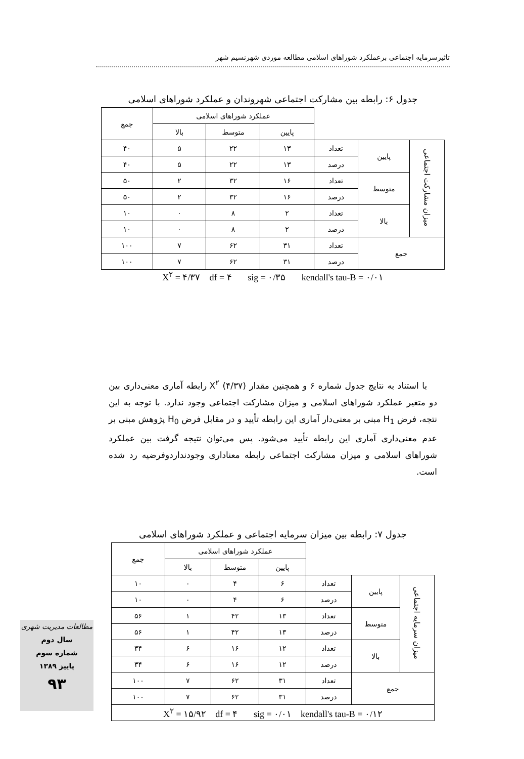تاثیرسرمایه اجتماعی برعملکرد شوراهای اسلامی مطالعه موردی شهرنسیم شهر
جدول ۶: رابطه بین مشارکت اجتماعی شهروندان و عملکرد شوراهای اسلامی
| | | | عملکرد شوراهای اسلامی | | | جمع |
| | | | پایین | متوسط | بالا | |
| میزان مشارکت اجتماعی | پایین | تعداد | ۱۳ | ۲۲ | ۵ | ۴۰ |
| | | درصد | ۱۳ | ۲۲ | ۵ | ۴۰ |
| | متوسط | تعداد | ۱۶ | ۳۲ | ۲ | ۵۰ |
| | | درصد | ۱۶ | ۳۲ | ۲ | ۵۰ |
| | بالا | تعداد | ۲ | ۸ | ۰ | ۱۰ |
| | | درصد | ۲ | ۸ | ۰ | ۱۰ |
| جمع | | تعداد | ۳۱ | ۶۲ | ۷ | ۱۰۰ |
| | | درصد | ۳۱ | ۶۲ | ۷ | ۱۰۰ |
X<sup>۲</sup> = ۴/۳۷ df = ۴ sig = ۰/۳۵ kendall's tau-B = ۰/۰۱
با استناد به نتایج جدول شماره ۶ و همچنین مقدار X<sup>۲</sup> (۴/۳۷) رابطه آماری معنی‌داری بین دو متغیر عملکرد شوراهای اسلامی و میزان مشارکت اجتماعی وجود ندارد. با توجه به این نتجه، فرض H<sub>1</sub> مبنی بر معنی‌دار آماری این رابطه تأیید و در مقابل فرض H<sub>0</sub> پژوهش مبنی بر عدم معنی‌داری آماری این رابطه تأیید می‌شود. پس می‌توان نتیجه گرفت بین عملکرد شوراهای اسلامی و میزان مشارکت اجتماعی رابطه معناداری وجودنداردوفرضیه رد شده است.
جدول ۷: رابطه بین میزان سرمایه اجتماعی و عملکرد شوراهای اسلامی
| | | | عملکرد شوراهای اسلامی | | | جمع |
| | | | پایین | متوسط | بالا | |
| میزان سرمایه اجتماعی | پایین | تعداد | ۶ | ۴ | ۰ | ۱۰ |
| | | درصد | ۶ | ۴ | ۰ | ۱۰ |
| | متوسط | تعداد | ۱۳ | ۴۲ | ۱ | ۵۶ |
| | | درصد | ۱۳ | ۴۲ | ۱ | ۵۶ |
| | بالا | تعداد | ۱۲ | ۱۶ | ۶ | ۳۴ |
| | | درصد | ۱۲ | ۱۶ | ۶ | ۳۴ |
| جمع | | تعداد | ۳۱ | ۶۲ | ۷ | ۱۰۰ |
| | | درصد | ۳۱ | ۶۲ | ۷ | ۱۰۰ |
| X<sup>۲</sup> = ۱۵/۹۲ df = ۴ sig = ۰/۰۱ kendall's tau-B = ۰/۱۲ | | | | | | |
مطالعات مدیریت شهری
سال دوم
شماره سوم
پاییز ۱۳۸۹
۹۳